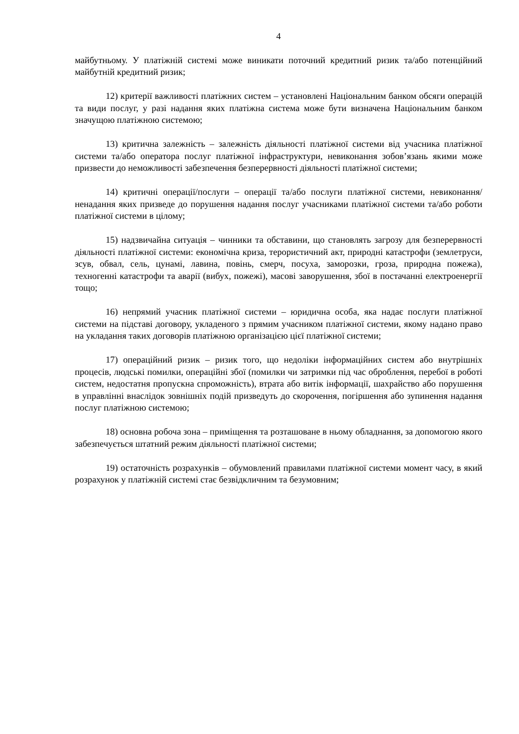4
майбутньому. У платіжній системі може виникати поточний кредитний ризик та/або потенційний майбутній кредитний ризик;
12) критерії важливості платіжних систем – установлені Національним банком обсяги операцій та види послуг, у разі надання яких платіжна система може бути визначена Національним банком значущою платіжною системою;
13) критична залежність – залежність діяльності платіжної системи від учасника платіжної системи та/або оператора послуг платіжної інфраструктури, невиконання зобов’язань якими може призвести до неможливості забезпечення безперервності діяльності платіжної системи;
14) критичні операції/послуги – операції та/або послуги платіжної системи, невиконання/ненадання яких призведе до порушення надання послуг учасниками платіжної системи та/або роботи платіжної системи в цілому;
15) надзвичайна ситуація – чинники та обставини, що становлять загрозу для безперервності діяльності платіжної системи: економічна криза, терористичний акт, природні катастрофи (землетруси, зсув, обвал, сель, цунамі, лавина, повінь, смерч, посуха, заморозки, гроза, природна пожежа), техногенні катастрофи та аварії (вибух, пожежі), масові заворушення, збої в постачанні електроенергії тощо;
16) непрямий учасник платіжної системи – юридична особа, яка надає послуги платіжної системи на підставі договору, укладеного з прямим учасником платіжної системи, якому надано право на укладання таких договорів платіжною організацією цієї платіжної системи;
17) операційний ризик – ризик того, що недоліки інформаційних систем або внутрішніх процесів, людські помилки, операційні збої (помилки чи затримки під час оброблення, перебої в роботі систем, недостатня пропускна спроможність), втрата або витік інформації, шахрайство або порушення в управлінні внаслідок зовнішніх подій призведуть до скорочення, погіршення або зупинення надання послуг платіжною системою;
18) основна робоча зона – приміщення та розташоване в ньому обладнання, за допомогою якого забезпечується штатний режим діяльності платіжної системи;
19) остаточність розрахунків – обумовлений правилами платіжної системи момент часу, в який розрахунок у платіжній системі стає безвідкличним та безумовним;